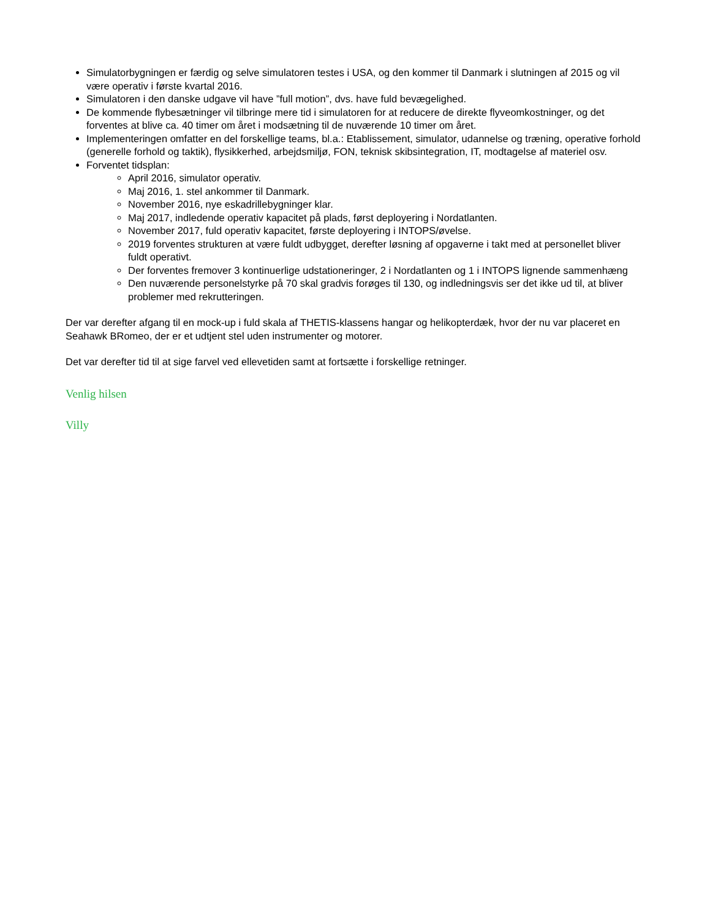Simulatorbygningen er færdig og selve simulatoren testes i USA, og den kommer til Danmark i slutningen af 2015 og vil være operativ i første kvartal 2016.
Simulatoren i den danske udgave vil have ”full motion”, dvs. have fuld bevægelighed.
De kommende flybesætninger vil tilbringe mere tid i simulatoren for at reducere de direkte flyveomkostninger, og det forventes at blive ca. 40 timer om året i modsætning til de nuværende 10 timer om året.
Implementeringen omfatter en del forskellige teams, bl.a.: Etablissement, simulator, udannelse og træning, operative forhold (generelle forhold og taktik), flysikkerhed, arbejdsmiljø, FON, teknisk skibsintegration, IT, modtagelse af materiel osv.
Forventet tidsplan:
April 2016, simulator operativ.
Maj 2016, 1. stel ankommer til Danmark.
November 2016, nye eskadrillebygninger klar.
Maj 2017, indledende operativ kapacitet på plads, først deployering i Nordatlanten.
November 2017, fuld operativ kapacitet, første deployering i INTOPS/øvelse.
2019 forventes strukturen at være fuldt udbygget, derefter løsning af opgaverne i takt med at personellet bliver fuldt operativt.
Der forventes fremover 3 kontinuerlige udstationeringer, 2 i Nordatlanten og 1 i INTOPS lignende sammenhæng
Den nuværende personelstyrke på 70 skal gradvis forøges til 130, og indledningsvis ser det ikke ud til, at bliver problemer med rekrutteringen.
Der var derefter afgang til en mock-up i fuld skala af THETIS-klassens hangar og helikopterdæk, hvor der nu var placeret en Seahawk BRomeo, der er et udtjent stel uden instrumenter og motorer.
Det var derefter tid til at sige farvel ved ellevetiden samt at fortsætte i forskellige retninger.
Venlig hilsen
Villy